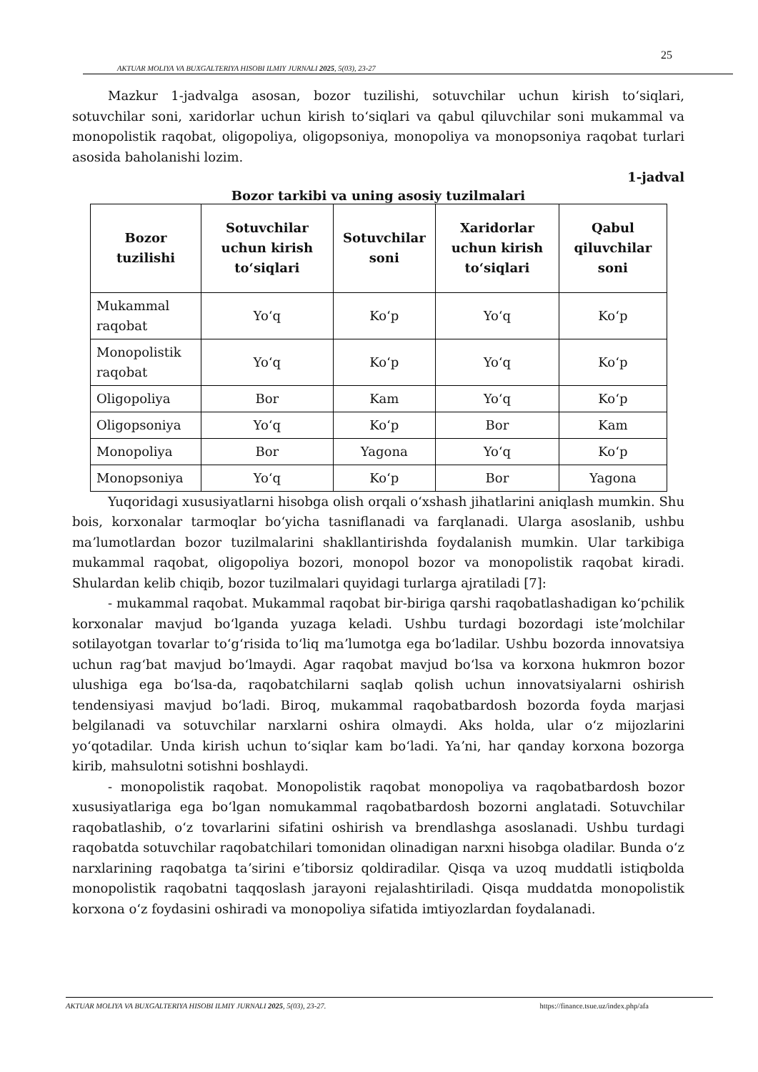25
AKTUAR MOLIYA VA BUXGALTERIYA HISOBI ILMIY JURNALI 2025, 5(03), 23-27
Mazkur 1-jadvalga asosan, bozor tuzilishi, sotuvchilar uchun kirish toʻsiqlari, sotuvchilar soni, xaridorlar uchun kirish toʻsiqlari va qabul qiluvchilar soni mukammal va monopolistik raqobat, oligopoliya, oligopsoniya, monopoliya va monopsoniya raqobat turlari asosida baholanishi lozim.
1-jadval
Bozor tarkibi va uning asosiy tuzilmalari
| Bozor tuzilishi | Sotuvchilar uchun kirish toʻsiqlari | Sotuvchilar soni | Xaridorlar uchun kirish toʻsiqlari | Qabul qiluvchilar soni |
| --- | --- | --- | --- | --- |
| Mukammal raqobat | Yoʻq | Koʻp | Yoʻq | Koʻp |
| Monopolistik raqobat | Yoʻq | Koʻp | Yoʻq | Koʻp |
| Oligopoliya | Bor | Kam | Yoʻq | Koʻp |
| Oligopsoniya | Yoʻq | Koʻp | Bor | Kam |
| Monopoliya | Bor | Yagona | Yoʻq | Koʻp |
| Monopsoniya | Yoʻq | Koʻp | Bor | Yagona |
Yuqoridagi xususiyatlarni hisobga olish orqali oʻxshash jihatlarini aniqlash mumkin. Shu bois, korxonalar tarmoqlar boʻyicha tasniflanadi va farqlanadi. Ularga asoslanib, ushbu maʼlumotlardan bozor tuzilmalarini shakllantirishda foydalanish mumkin. Ular tarkibiga mukammal raqobat, oligopoliya bozori, monopol bozor va monopolistik raqobat kiradi. Shulardan kelib chiqib, bozor tuzilmalari quyidagi turlarga ajratiladi [7]:
- mukammal raqobat. Mukammal raqobat bir-biriga qarshi raqobatlashadigan koʻpchilik korxonalar mavjud boʻlganda yuzaga keladi. Ushbu turdagi bozordagi isteʼmolchilar sotilayotgan tovarlar toʻgʻrisida toʻliq maʼlumotga ega boʻladilar. Ushbu bozorda innovatsiya uchun ragʻbat mavjud boʻlmaydi. Agar raqobat mavjud boʻlsa va korxona hukmron bozor ulushiga ega boʻlsa-da, raqobatchilarni saqlab qolish uchun innovatsiyalarni oshirish tendensiyasi mavjud boʻladi. Biroq, mukammal raqobatbardosh bozorda foyda marjasi belgilanadi va sotuvchilar narxlarni oshira olmaydi. Aks holda, ular oʻz mijozlarini yoʻqotadilar. Unda kirish uchun toʻsiqlar kam boʻladi. Yaʼni, har qanday korxona bozorga kirib, mahsulotni sotishni boshlaydi.
- monopolistik raqobat. Monopolistik raqobat monopoliya va raqobatbardosh bozor xususiyatlariga ega boʻlgan nomukammal raqobatbardosh bozorni anglatadi. Sotuvchilar raqobatlashib, oʻz tovarlarini sifatini oshirish va brendlashga asoslanadi. Ushbu turdagi raqobatda sotuvchilar raqobatchilari tomonidan olinadigan narxni hisobga oladilar. Bunda oʻz narxlarining raqobatga taʼsirini eʼtiborsiz qoldiradilar. Qisqa va uzoq muddatli istiqbolda monopolistik raqobatni taqqoslash jarayoni rejalashtiriladi. Qisqa muddatda monopolistik korxona oʻz foydasini oshiradi va monopoliya sifatida imtiyozlardan foydalanadi.
AKTUAR MOLIYA VA BUXGALTERIYA HISOBI ILMIY JURNALI 2025, 5(03), 23-27. https://finance.tsue.uz/index.php/afa